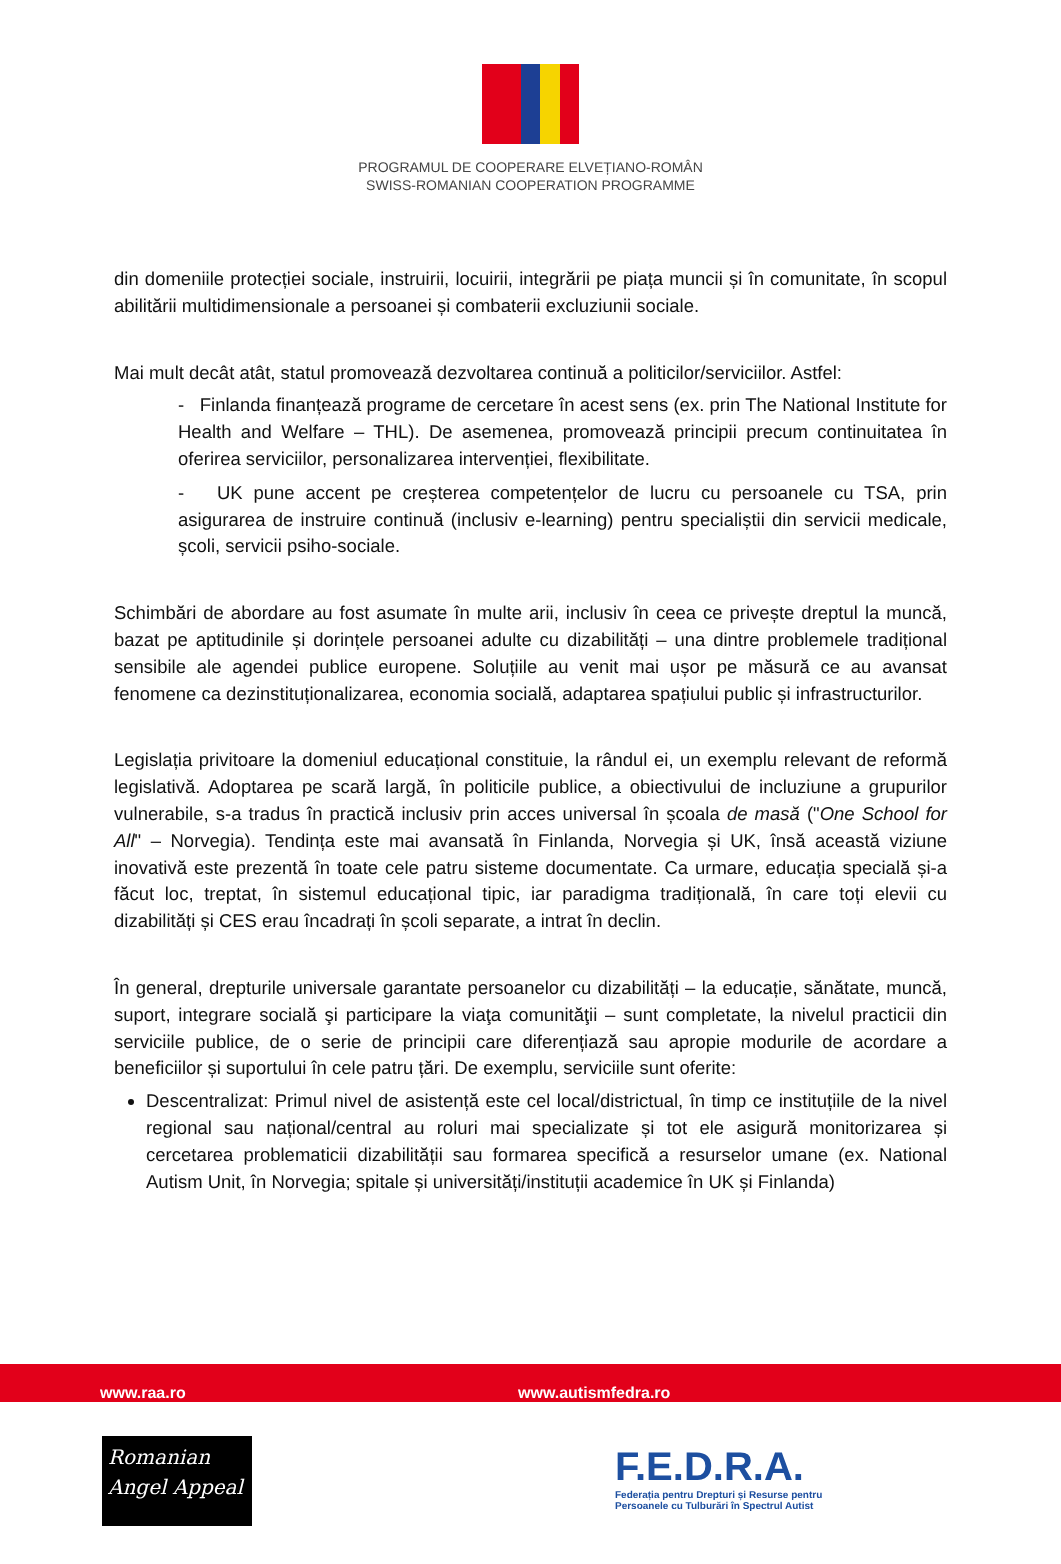PROGRAMUL DE COOPERARE ELVEȚIANO-ROMÂN
SWISS-ROMANIAN COOPERATION PROGRAMME
din domeniile protecției sociale, instruirii, locuirii, integrării pe piața muncii și în comunitate, în scopul abilitării multidimensionale a persoanei și combaterii excluziunii sociale.
Mai mult decât atât, statul promovează dezvoltarea continuă a politicilor/serviciilor. Astfel:
- Finlanda finanțează programe de cercetare în acest sens (ex. prin The National Institute for Health and Welfare – THL). De asemenea, promovează principii precum continuitatea în oferirea serviciilor, personalizarea intervenției, flexibilitate.
- UK pune accent pe creșterea competențelor de lucru cu persoanele cu TSA, prin asigurarea de instruire continuă (inclusiv e-learning) pentru specialiștii din servicii medicale, școli, servicii psiho-sociale.
Schimbări de abordare au fost asumate în multe arii, inclusiv în ceea ce privește dreptul la muncă, bazat pe aptitudinile și dorințele persoanei adulte cu dizabilități – una dintre problemele tradițional sensibile ale agendei publice europene. Soluțiile au venit mai ușor pe măsură ce au avansat fenomene ca dezinstituționalizarea, economia socială, adaptarea spațiului public și infrastructurilor.
Legislația privitoare la domeniul educațional constituie, la rândul ei, un exemplu relevant de reformă legislativă. Adoptarea pe scară largă, în politicile publice, a obiectivului de incluziune a grupurilor vulnerabile, s-a tradus în practică inclusiv prin acces universal în școala de masă ("One School for All" – Norvegia). Tendința este mai avansată în Finlanda, Norvegia și UK, însă această viziune inovativă este prezentă în toate cele patru sisteme documentate. Ca urmare, educația specială și-a făcut loc, treptat, în sistemul educațional tipic, iar paradigma tradițională, în care toți elevii cu dizabilități și CES erau încadrați în școli separate, a intrat în declin.
În general, drepturile universale garantate persoanelor cu dizabilități – la educație, sănătate, muncă, suport, integrare socială şi participare la viaţa comunităţii – sunt completate, la nivelul practicii din serviciile publice, de o serie de principii care diferențiază sau apropie modurile de acordare a beneficiilor și suportului în cele patru țări. De exemplu, serviciile sunt oferite:
Descentralizat: Primul nivel de asistență este cel local/districtual, în timp ce instituțiile de la nivel regional sau național/central au roluri mai specializate și tot ele asigură monitorizarea și cercetarea problematicii dizabilității sau formarea specifică a resurselor umane (ex. National Autism Unit, în Norvegia; spitale și universități/instituții academice în UK și Finlanda)
www.raa.ro www.autismfedra.ro
Romanian
Angel Appeal
F.E.D.R.A.
Federația pentru Drepturi și Resurse pentru
Persoanele cu Tulburări în Spectrul Autist